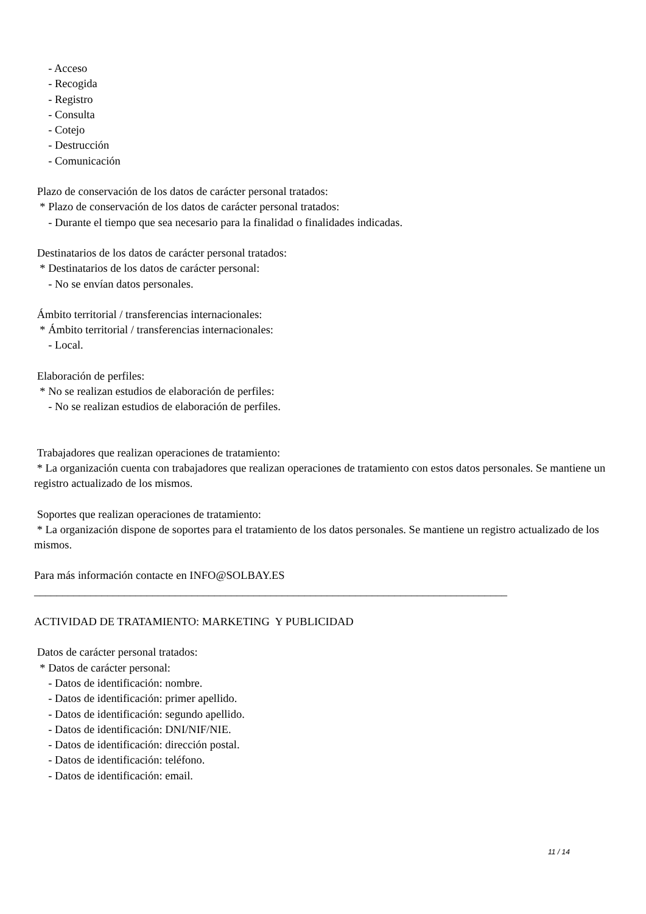- Acceso
- Recogida
- Registro
- Consulta
- Cotejo
- Destrucción
- Comunicación
Plazo de conservación de los datos de carácter personal tratados:
* Plazo de conservación de los datos de carácter personal tratados:
- Durante el tiempo que sea necesario para la finalidad o finalidades indicadas.
Destinatarios de los datos de carácter personal tratados:
* Destinatarios de los datos de carácter personal:
- No se envían datos personales.
Ámbito territorial / transferencias internacionales:
* Ámbito territorial / transferencias internacionales:
- Local.
Elaboración de perfiles:
* No se realizan estudios de elaboración de perfiles:
- No se realizan estudios de elaboración de perfiles.
Trabajadores que realizan operaciones de tratamiento:
* La organización cuenta con trabajadores que realizan operaciones de tratamiento con estos datos personales. Se mantiene un registro actualizado de los mismos.
Soportes que realizan operaciones de tratamiento:
* La organización dispone de soportes para el tratamiento de los datos personales. Se mantiene un registro actualizado de los mismos.
Para más información contacte en INFO@SOLBAY.ES
____________________________________________________________________________________
ACTIVIDAD DE TRATAMIENTO: MARKETING Y PUBLICIDAD
Datos de carácter personal tratados:
* Datos de carácter personal:
- Datos de identificación: nombre.
- Datos de identificación: primer apellido.
- Datos de identificación: segundo apellido.
- Datos de identificación: DNI/NIF/NIE.
- Datos de identificación: dirección postal.
- Datos de identificación: teléfono.
- Datos de identificación: email.
11 / 14